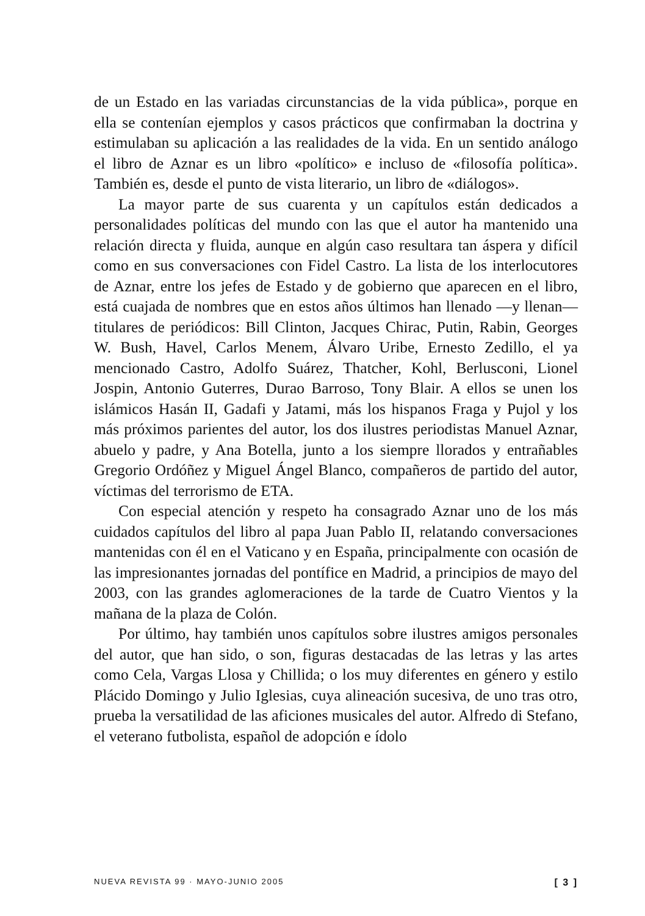de un Estado en las variadas circunstancias de la vida pública», porque en ella se contenían ejemplos y casos prácticos que confirmaban la doctrina y estimulaban su aplicación a las realidades de la vida. En un sentido análogo el libro de Aznar es un libro «político» e incluso de «filosofía política». También es, desde el punto de vista literario, un libro de «diálogos».
La mayor parte de sus cuarenta y un capítulos están dedicados a personalidades políticas del mundo con las que el autor ha mantenido una relación directa y fluida, aunque en algún caso resultara tan áspera y difícil como en sus conversaciones con Fidel Castro. La lista de los interlocutores de Aznar, entre los jefes de Estado y de gobierno que aparecen en el libro, está cuajada de nombres que en estos años últimos han llenado —y llenan— titulares de periódicos: Bill Clinton, Jacques Chirac, Putin, Rabin, Georges W. Bush, Havel, Carlos Menem, Álvaro Uribe, Ernesto Zedillo, el ya mencionado Castro, Adolfo Suárez, Thatcher, Kohl, Berlusconi, Lionel Jospin, Antonio Guterres, Durao Barroso, Tony Blair. A ellos se unen los islámicos Hasán II, Gadafi y Jatami, más los hispanos Fraga y Pujol y los más próximos parientes del autor, los dos ilustres periodistas Manuel Aznar, abuelo y padre, y Ana Botella, junto a los siempre llorados y entrañables Gregorio Ordóñez y Miguel Ángel Blanco, compañeros de partido del autor, víctimas del terrorismo de ETA.
Con especial atención y respeto ha consagrado Aznar uno de los más cuidados capítulos del libro al papa Juan Pablo II, relatando conversaciones mantenidas con él en el Vaticano y en España, principalmente con ocasión de las impresionantes jornadas del pontífice en Madrid, a principios de mayo del 2003, con las grandes aglomeraciones de la tarde de Cuatro Vientos y la mañana de la plaza de Colón.
Por último, hay también unos capítulos sobre ilustres amigos personales del autor, que han sido, o son, figuras destacadas de las letras y las artes como Cela, Vargas Llosa y Chillida; o los muy diferentes en género y estilo Plácido Domingo y Julio Iglesias, cuya alineación sucesiva, de uno tras otro, prueba la versatilidad de las aficiones musicales del autor. Alfredo di Stefano, el veterano futbolista, español de adopción e ídolo
NUEVA REVISTA 99 · MAYO-JUNIO 2005 [ 3 ]